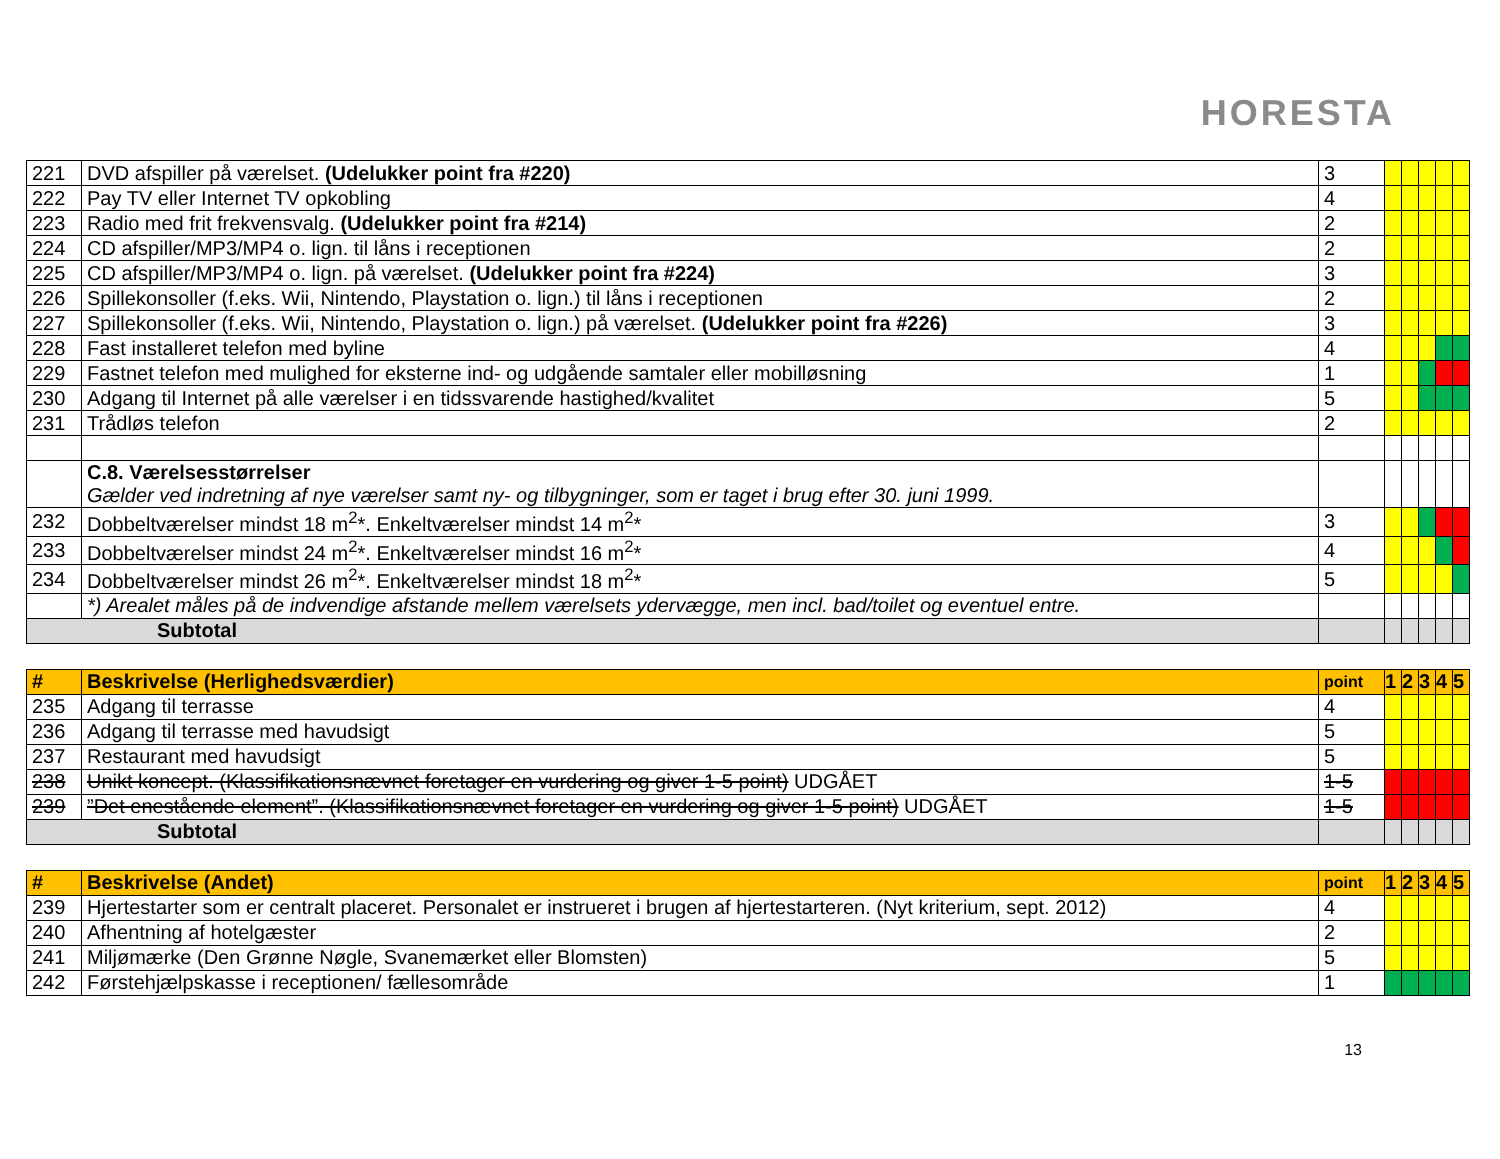HORESTA
| 221 | DVD afspiller på værelset. (Udelukker point fra #220) | 3 | | | | | |
| 222 | Pay TV eller Internet TV opkobling | 4 | | | | | |
| 223 | Radio med frit frekvensvalg. (Udelukker point fra #214) | 2 | | | | | |
| 224 | CD afspiller/MP3/MP4 o. lign. til låns i receptionen | 2 | | | | | |
| 225 | CD afspiller/MP3/MP4 o. lign. på værelset. (Udelukker point fra #224) | 3 | | | | | |
| 226 | Spillekonsoller (f.eks. Wii, Nintendo, Playstation o. lign.) til låns i receptionen | 2 | | | | | |
| 227 | Spillekonsoller (f.eks. Wii, Nintendo, Playstation o. lign.) på værelset. (Udelukker point fra #226) | 3 | | | | | |
| 228 | Fast installeret telefon med byline | 4 | | | | | |
| 229 | Fastnet telefon med mulighed for eksterne ind- og udgående samtaler eller mobilløsning | 1 | | | | | |
| 230 | Adgang til Internet på alle værelser i en tidssvarende hastighed/kvalitet | 5 | | | | | |
| 231 | Trådløs telefon | 2 | | | | | |
| | C.8. Værelsesstørrelser Gælder ved indretning af nye værelser samt ny- og tilbygninger, som er taget i brug efter 30. juni 1999. | | | | | | |
| 232 | Dobbeltværelser mindst 18 m<sup>2</sup>*. Enkeltværelser mindst 14 m<sup>2</sup>* | 3 | | | | | |
| 233 | Dobbeltværelser mindst 24 m<sup>2</sup>*. Enkeltværelser mindst 16 m<sup>2</sup>* | 4 | | | | | |
| 234 | Dobbeltværelser mindst 26 m<sup>2</sup>*. Enkeltværelser mindst 18 m<sup>2</sup>* | 5 | | | | | |
| | *) Arealet måles på de indvendige afstande mellem værelsets ydervægge, men incl. bad/toilet og eventuel entre. | | | | | | |
| Subtotal | | | | | | | |
| # | Beskrivelse (Herlighedsværdier) | point | 1 | 2 | 3 | 4 | 5 |
| --- | --- | --- | --- | --- | --- | --- | --- |
| 235 | Adgang til terrasse | 4 | | | | | |
| 236 | Adgang til terrasse med havudsigt | 5 | | | | | |
| 237 | Restaurant med havudsigt | 5 | | | | | |
| 238 | Unikt koncept. (Klassifikationsnævnet foretager en vurdering og giver 1-5 point) UDGÅET | 1-5 | | | | | |
| 239 | ”Det enestående element”. (Klassifikationsnævnet foretager en vurdering og giver 1-5 point) UDGÅET | 1-5 | | | | | |
| Subtotal | | | | | | | |
| # | Beskrivelse (Andet) | point | 1 | 2 | 3 | 4 | 5 |
| --- | --- | --- | --- | --- | --- | --- | --- |
| 239 | Hjertestarter som er centralt placeret. Personalet er instrueret i brugen af hjertestarteren. (Nyt kriterium, sept. 2012) | 4 | | | | | |
| 240 | Afhentning af hotelgæster | 2 | | | | | |
| 241 | Miljømærke (Den Grønne Nøgle, Svanemærket eller Blomsten) | 5 | | | | | |
| 242 | Førstehjælpskasse i receptionen/ fællesområde | 1 | | | | | |
13